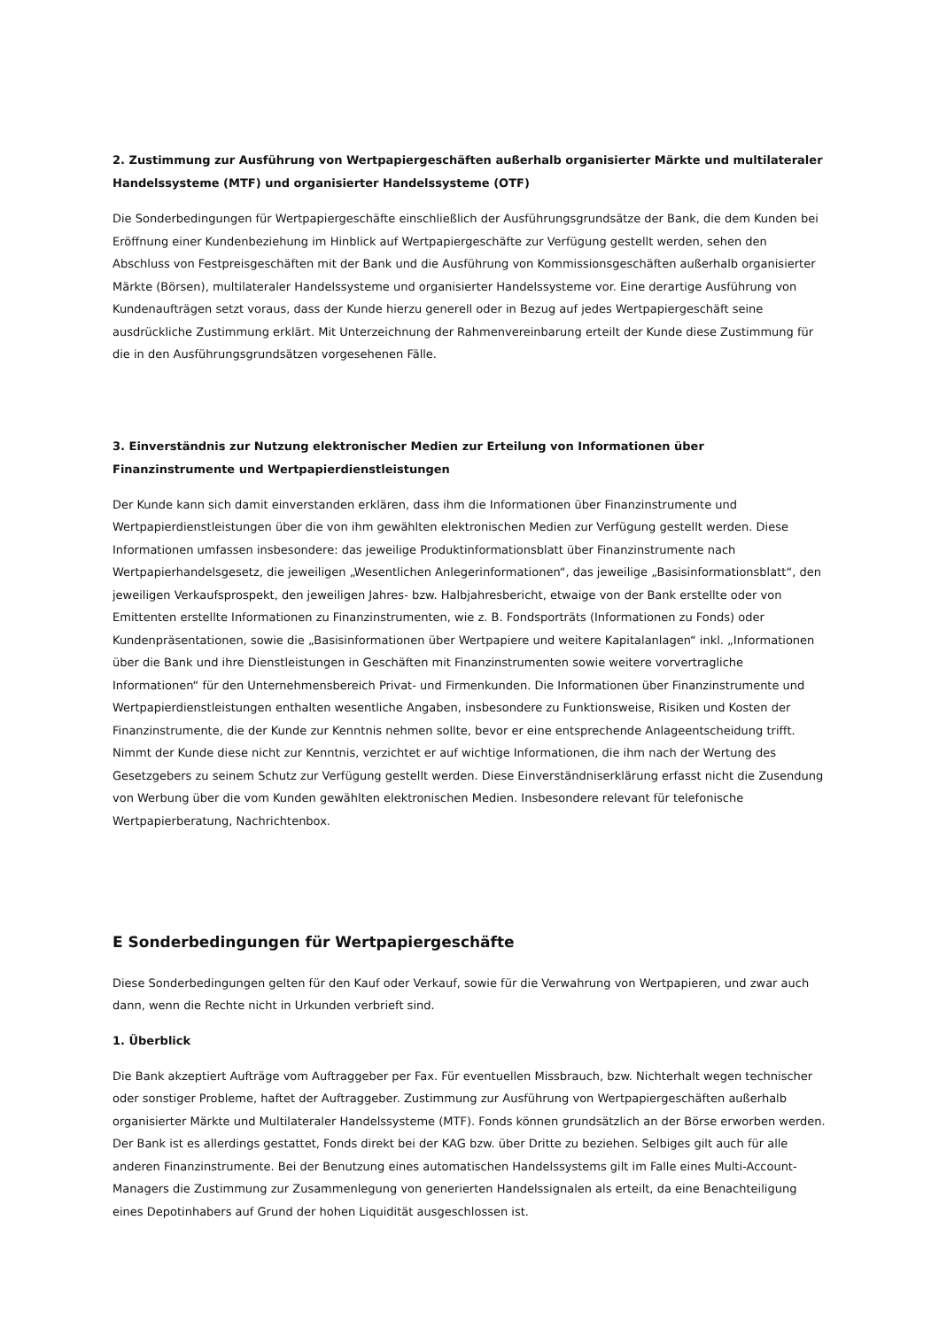2. Zustimmung zur Ausführung von Wertpapiergeschäften außerhalb organisierter Märkte und multilateraler Handelssysteme (MTF) und organisierter Handelssysteme (OTF)
Die Sonderbedingungen für Wertpapiergeschäfte einschließlich der Ausführungsgrundsätze der Bank, die dem Kunden bei Eröffnung einer Kundenbeziehung im Hinblick auf Wertpapiergeschäfte zur Verfügung gestellt werden, sehen den Abschluss von Festpreisgeschäften mit der Bank und die Ausführung von Kommissionsgeschäften außerhalb organisierter Märkte (Börsen), multilateraler Handelssysteme und organisierter Handelssysteme vor. Eine derartige Ausführung von Kundenaufträgen setzt voraus, dass der Kunde hierzu generell oder in Bezug auf jedes Wertpapiergeschäft seine ausdrückliche Zustimmung erklärt. Mit Unterzeichnung der Rahmenvereinbarung erteilt der Kunde diese Zustimmung für die in den Ausführungsgrundsätzen vorgesehenen Fälle.
3. Einverständnis zur Nutzung elektronischer Medien zur Erteilung von Informationen über Finanzinstrumente und Wertpapierdienstleistungen
Der Kunde kann sich damit einverstanden erklären, dass ihm die Informationen über Finanzinstrumente und Wertpapierdienstleistungen über die von ihm gewählten elektronischen Medien zur Verfügung gestellt werden. Diese Informationen umfassen insbesondere: das jeweilige Produktinformationsblatt über Finanzinstrumente nach Wertpapierhandelsgesetz, die jeweiligen „Wesentlichen Anlegerinformationen“, das jeweilige „Basisinformationsblatt“, den jeweiligen Verkaufsprospekt, den jeweiligen Jahres- bzw. Halbjahresbericht, etwaige von der Bank erstellte oder von Emittenten erstellte Informationen zu Finanzinstrumenten, wie z. B. Fondsporträts (Informationen zu Fonds) oder Kundenpräsentationen, sowie die „Basisinformationen über Wertpapiere und weitere Kapitalanlagen“ inkl. „Informationen über die Bank und ihre Dienstleistungen in Geschäften mit Finanzinstrumenten sowie weitere vorvertragliche Informationen“ für den Unternehmensbereich Privat- und Firmenkunden. Die Informationen über Finanzinstrumente und Wertpapierdienstleistungen enthalten wesentliche Angaben, insbesondere zu Funktionsweise, Risiken und Kosten der Finanzinstrumente, die der Kunde zur Kenntnis nehmen sollte, bevor er eine entsprechende Anlageentscheidung trifft. Nimmt der Kunde diese nicht zur Kenntnis, verzichtet er auf wichtige Informationen, die ihm nach der Wertung des Gesetzgebers zu seinem Schutz zur Verfügung gestellt werden. Diese Einverständniserklärung erfasst nicht die Zusendung von Werbung über die vom Kunden gewählten elektronischen Medien. Insbesondere relevant für telefonische Wertpapierberatung, Nachrichtenbox.
E Sonderbedingungen für Wertpapiergeschäfte
Diese Sonderbedingungen gelten für den Kauf oder Verkauf, sowie für die Verwahrung von Wertpapieren, und zwar auch dann, wenn die Rechte nicht in Urkunden verbrieft sind.
1. Überblick
Die Bank akzeptiert Aufträge vom Auftraggeber per Fax. Für eventuellen Missbrauch, bzw. Nichterhalt wegen technischer oder sonstiger Probleme, haftet der Auftraggeber. Zustimmung zur Ausführung von Wertpapiergeschäften außerhalb organisierter Märkte und Multilateraler Handelssysteme (MTF). Fonds können grundsätzlich an der Börse erworben werden. Der Bank ist es allerdings gestattet, Fonds direkt bei der KAG bzw. über Dritte zu beziehen. Selbiges gilt auch für alle anderen Finanzinstrumente. Bei der Benutzung eines automatischen Handelssystems gilt im Falle eines Multi-Account-Managers die Zustimmung zur Zusammenlegung von generierten Handelssignalen als erteilt, da eine Benachteiligung eines Depotinhabers auf Grund der hohen Liquidität ausgeschlossen ist.